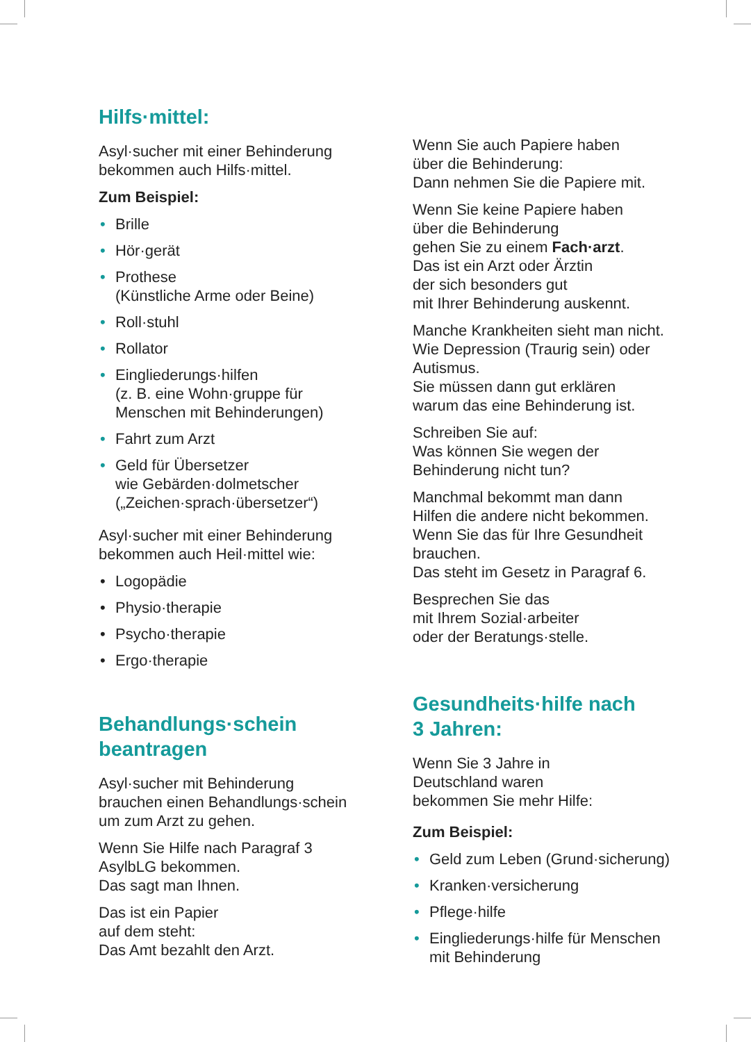Hilfs·mittel:
Asyl·sucher mit einer Behinderung
bekommen auch Hilfs·mittel.
Zum Beispiel:
• Brille
• Hör·gerät
• Prothese
(Künstliche Arme oder Beine)
• Roll·stuhl
• Rollator
• Eingliederungs·hilfen
(z. B. eine Wohn·gruppe für
Menschen mit Behinderungen)
• Fahrt zum Arzt
• Geld für Übersetzer
wie Gebärden·dolmetscher
(„Zeichen·sprach·übersetzer“)
Asyl·sucher mit einer Behinderung
bekommen auch Heil·mittel wie:
• Logopädie
• Physio·therapie
• Psycho·therapie
• Ergo·therapie
Behandlungs·schein
beantragen
Asyl·sucher mit Behinderung
brauchen einen Behandlungs·schein
um zum Arzt zu gehen.
Wenn Sie Hilfe nach Paragraf 3
AsylbLG bekommen.
Das sagt man Ihnen.
Das ist ein Papier
auf dem steht:
Das Amt bezahlt den Arzt.
Wenn Sie auch Papiere haben
über die Behinderung:
Dann nehmen Sie die Papiere mit.
Wenn Sie keine Papiere haben
über die Behinderung
gehen Sie zu einem Fach·arzt.
Das ist ein Arzt oder Ärztin
der sich besonders gut
mit Ihrer Behinderung auskennt.
Manche Krankheiten sieht man nicht.
Wie Depression (Traurig sein) oder
Autismus.
Sie müssen dann gut erklären
warum das eine Behinderung ist.
Schreiben Sie auf:
Was können Sie wegen der
Behinderung nicht tun?
Manchmal bekommt man dann
Hilfen die andere nicht bekommen.
Wenn Sie das für Ihre Gesundheit
brauchen.
Das steht im Gesetz in Paragraf 6.
Besprechen Sie das
mit Ihrem Sozial·arbeiter
oder der Beratungs·stelle.
Gesundheits·hilfe nach
3 Jahren:
Wenn Sie 3 Jahre in
Deutschland waren
bekommen Sie mehr Hilfe:
Zum Beispiel:
• Geld zum Leben (Grund·sicherung)
• Kranken·versicherung
• Pflege·hilfe
• Eingliederungs·hilfe für Menschen
mit Behinderung